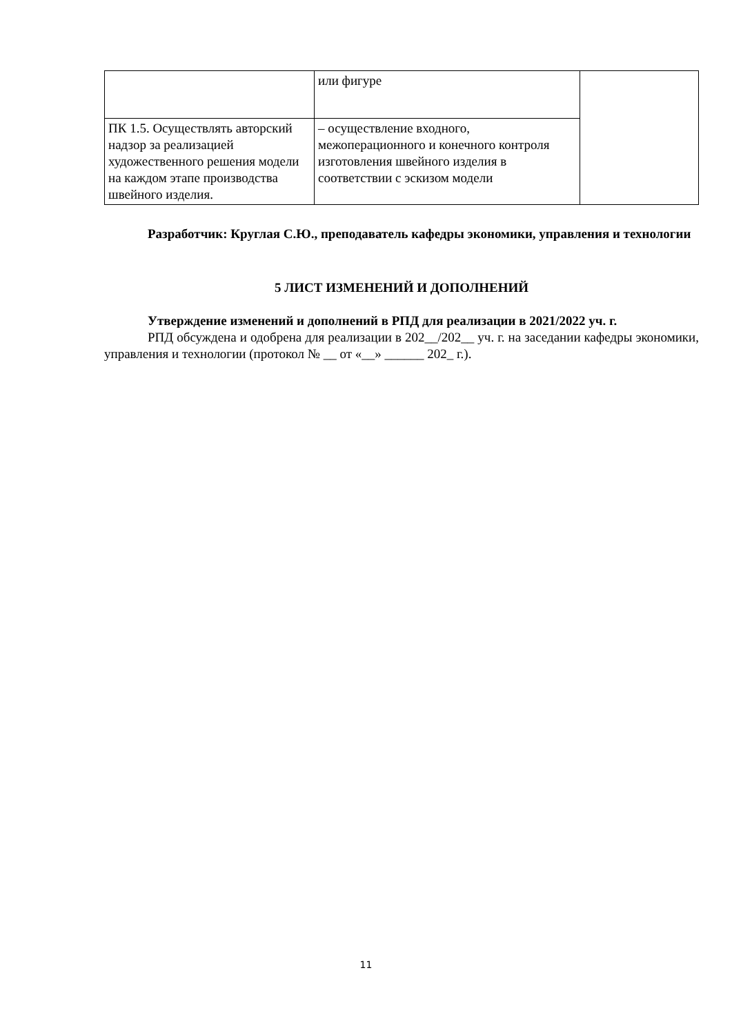| | или фигуре | |
| ПК 1.5. Осуществлять авторский надзор за реализацией художественного решения модели на каждом этапе производства швейного изделия. | – осуществление входного, межоперационного и конечного контроля изготовления швейного изделия в соответствии с эскизом модели | |
Разработчик: Круглая С.Ю., преподаватель кафедры экономики, управления и технологии
5 ЛИСТ ИЗМЕНЕНИЙ И ДОПОЛНЕНИЙ
Утверждение изменений и дополнений в РПД для реализации в 2021/2022 уч. г.
РПД обсуждена и одобрена для реализации в 202__/202__ уч. г. на заседании кафедры экономики, управления и технологии (протокол № __ от «__» ______ 202_ г.).
11